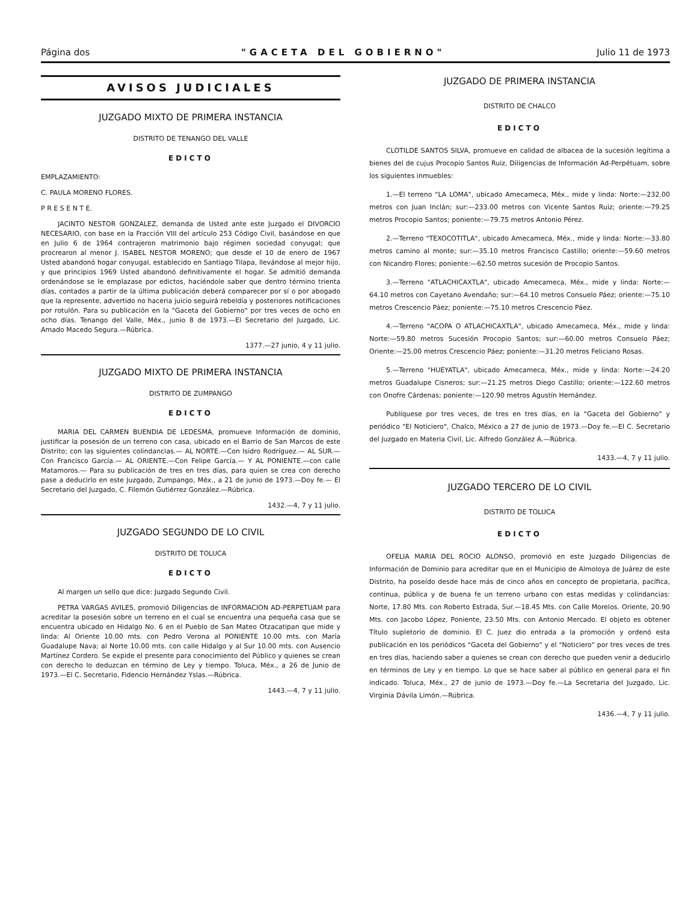Página dos "GACETA DEL GOBIERNO" Julio 11 de 1973
AVISOS JUDICIALES
JUZGADO MIXTO DE PRIMERA INSTANCIA
DISTRITO DE TENANGO DEL VALLE
EDICTO
EMPLAZAMIENTO:
C. PAULA MORENO FLORES.
P R E S E N T E.
JACINTO NESTOR GONZALEZ, demanda de Usted ante este Juzgado el DIVORCIO NECESARIO, con base en la Fracción VIII del artículo 253 Código Civil, basándose en que en Julio 6 de 1964 contrajeron matrimonio bajo régimen sociedad conyugal; que procrearon al menor J. ISABEL NESTOR MORENO; que desde el 10 de enero de 1967 Usted abandonó hogar conyugal, establecido en Santiago Tilapa, llevándose al mejor hijo, y que principios 1969 Usted abandonó definitivamente el hogar. Se admitió demanda ordenándose se le emplazase por edictos, haciéndole saber que dentro término trienta días, contados a partir de la última publicación deberá comparecer por sí o por abogado que la represente, advertido no haceria juicio seguirá rebeldía y posteriores notificaciones por rotulón. Para su publicación en la "Gaceta del Gobierno" por tres veces de ocho en ocho días. Tenango del Valle, Méx., junio 8 de 1973.—El Secretario del Juzgado, Lic. Amado Macedo Segura.—Rúbrica.
1377.—27 junio, 4 y 11 julio.
JUZGADO MIXTO DE PRIMERA INSTANCIA
DISTRITO DE ZUMPANGO
EDICTO
MARIA DEL CARMEN BUENDIA DE LEDESMA, promueve Información de dominio, justificar la posesión de un terreno con casa, ubicado en el Barrio de San Marcos de este Distrito; con las siguientes colindancias.— AL NORTE.—Con Isidro Rodríguez.— AL SUR.—Con Francisco García.— AL ORIENTE.—Con Felipe García.— Y AL PONIENTE.—con calle Matamoros.— Para su publicación de tres en tres días, para quien se crea con derecho pase a deducirlo en este Juzgado, Zumpango, Méx., a 21 de junio de 1973.—Doy fe.— El Secretario del Juzgado, C. Filemón Gutiérrez González.—Rúbrica.
1432.—4, 7 y 11 julio.
JUZGADO SEGUNDO DE LO CIVIL
DISTRITO DE TOLUCA
EDICTO
Al margen un sello que dice: Juzgado Segundo Civil.
PETRA VARGAS AVILES, promovió Diligencias de INFORMACION AD-PERPETUAM para acreditar la posesión sobre un terreno en el cual se encuentra una pequeña casa que se encuentra ubicado en Hidalgo No. 6 en el Pueblo de San Mateo Otzacatipan que mide y linda: Al Oriente 10.00 mts. con Pedro Verona al PONIENTE 10.00 mts. con María Guadalupe Nava; al Norte 10.00 mts. con calle Hidalgo y al Sur 10.00 mts. con Ausencio Martínez Cordero. Se expide el presente para conocimiento del Público y quienes se crean con derecho lo deduzcan en término de Ley y tiempo. Toluca, Méx., a 26 de Junio de 1973.—El C. Secretario, Fidencio Hernández Yslas.—Rúbrica.
1443.—4, 7 y 11 julio.
JUZGADO DE PRIMERA INSTANCIA
DISTRITO DE CHALCO
EDICTO
CLOTILDE SANTOS SILVA, promueve en calidad de albacea de la sucesión legítima a bienes del de cujus Procopio Santos Ruiz, Diligencias de Información Ad-Perpétuam, sobre los siguientes inmuebles:
1.—El terreno "LA LOMA", ubicado Amecameca, Méx., mide y linda: Norte:—232.00 metros con Juan Inclán; sur:—233.00 metros con Vicente Santos Ruiz; oriente:—79.25 metros Procopio Santos; poniente:—79.75 metros Antonio Pérez.
2.—Terreno "TEXOCOTITLA", ubicado Amecameca, Méx., mide y linda: Norte:—33.80 metros camino al monte; sur:—35.10 metros Francisco Castillo; oriente:—59.60 metros con Nicandro Flores; poniente:—62.50 metros sucesión de Procopio Santos.
3.—Terreno "ATLACHICAXTLA", ubicado Amecameca, Méx., mide y linda: Norte:—64.10 metros con Cayetano Avendaño; sur:—64.10 metros Consuelo Páez; oriente:—75.10 metros Crescencio Páez; poniente:—75.10 metros Crescencio Páez.
4.—Terreno "ACOPA O ATLACHICAXTLA", ubicado Amecameca, Méx., mide y linda: Norte:—59.80 metros Sucesión Procopio Santos; sur:—60.00 metros Consuelo Páez; Oriente:—25.00 metros Crescencio Páez; poniente:—31.20 metros Feliciano Rosas.
5.—Terreno "HUEYATLA", ubicado Amecameca, Méx., mide y linda: Norte:—24.20 metros Guadalupe Cisneros; sur:—21.25 metros Diego Castillo; oriente:—122.60 metros con Onofre Cárdenas; poniente:—120.90 metros Agustín Hernández.
Publíquese por tres veces, de tres en tres días, en la "Gaceta del Gobierno" y periódico "El Noticiero", Chalco, México a 27 de junio de 1973.—Doy fe.—El C. Secretario del Juzgado en Materia Civil, Lic. Alfredo González A.—Rúbrica.
1433.—4, 7 y 11 julio.
JUZGADO TERCERO DE LO CIVIL
DISTRITO DE TOLUCA
EDICTO
OFELIA MARIA DEL ROCIO ALONSO, promovió en este Juzgado Diligencias de Información de Dominio para acreditar que en el Municipio de Almoloya de Juárez de este Distrito, ha poseído desde hace más de cinco años en concepto de propietaria, pacífica, continua, pública y de buena fe un terreno urbano con estas medidas y colindancias: Norte, 17.80 Mts. con Roberto Estrada, Sur.—18.45 Mts. con Calle Morelos. Oriente, 20.90 Mts. con Jacobo López, Poniente, 23.50 Mts. con Antonio Mercado. El objeto es obtener Título supletorio de dominio. El C. Juez dio entrada a la promoción y ordenó esta publicación en los periódicos "Gaceta del Gobierno" y el "Noticiero" por tres veces de tres en tres días, haciendo saber a quienes se crean con derecho que pueden venir a deducirlo en términos de Ley y en tiempo. Lo que se hace saber al público en general para el fin indicado. Toluca, Méx., 27 de junio de 1973.—Doy fe.—La Secretaria del Juzgado, Lic. Virginia Dávila Limón.—Rúbrica.
1436.—4, 7 y 11 julio.